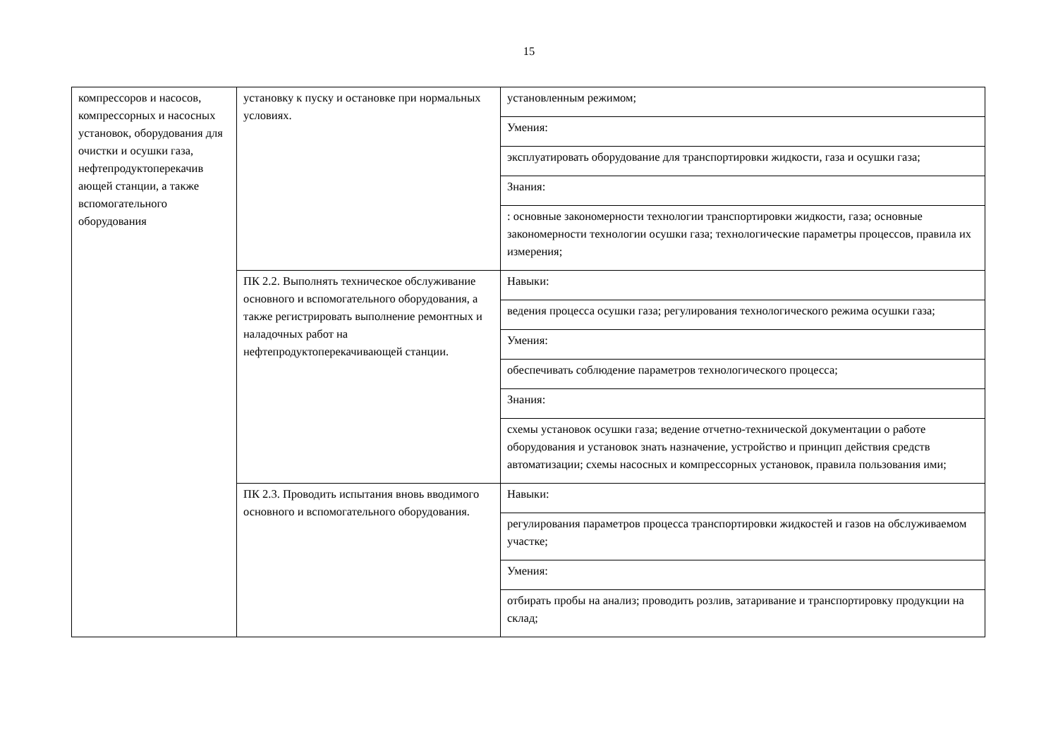15
| компрессоров и насосов, компрессорных и насосных установок, оборудования для очистки и осушки газа, нефтепродуктоперекачив ающей станции, а также вспомогательного оборудования | установку к пуску и остановке при нормальных условиях. | установленным режимом; |
| | | Умения: |
| | | эксплуатировать оборудование для транспортировки жидкости, газа и осушки газа; |
| | | Знания: |
| | | : основные закономерности технологии транспортировки жидкости, газа; основные закономерности технологии осушки газа; технологические параметры процессов, правила их измерения; |
| | ПК 2.2. Выполнять техническое обслуживание основного и вспомогательного оборудования, а также регистрировать выполнение ремонтных и наладочных работ на нефтепродуктоперекачивающей станции. | Навыки: |
| | | ведения процесса осушки газа; регулирования технологического режима осушки газа; |
| | | Умения: |
| | | обеспечивать соблюдение параметров технологического процесса; |
| | | Знания: |
| | | схемы установок осушки газа; ведение отчетно-технической документации о работе оборудования и установок знать назначение, устройство и принцип действия средств автоматизации; схемы насосных и компрессорных установок, правила пользования ими; |
| | ПК 2.3. Проводить испытания вновь вводимого основного и вспомогательного оборудования. | Навыки: |
| | | регулирования параметров процесса транспортировки жидкостей и газов на обслуживаемом участке; |
| | | Умения: |
| | | отбирать пробы на анализ; проводить розлив, затаривание и транспортировку продукции на склад; |